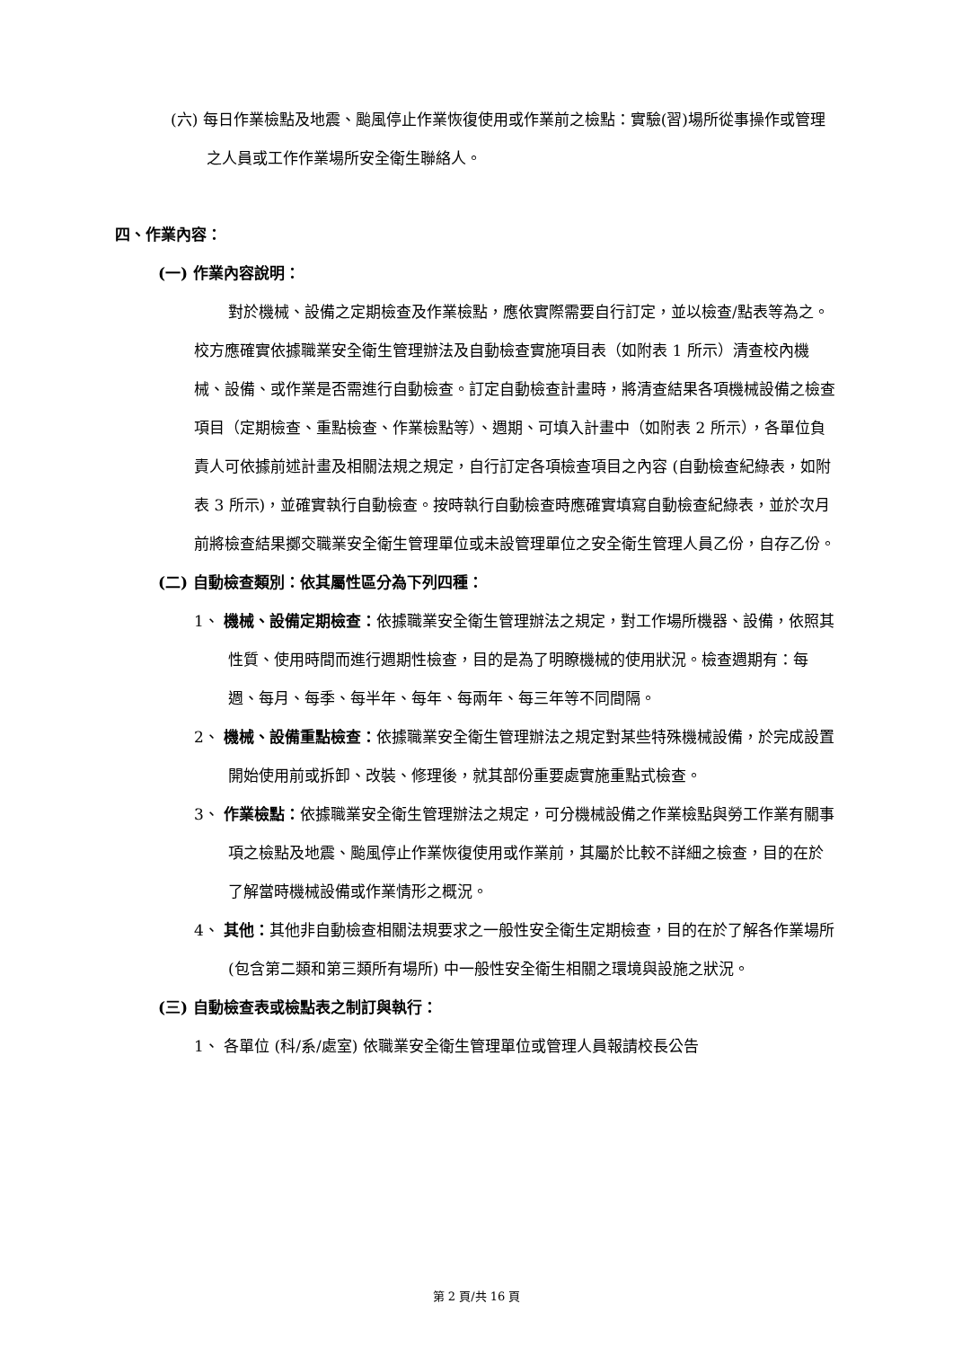(六) 每日作業檢點及地震、颱風停止作業恢復使用或作業前之檢點：實驗(習)場所從事操作或管理之人員或工作作業場所安全衛生聯絡人。
四、作業內容：
(一) 作業內容說明：
對於機械、設備之定期檢查及作業檢點，應依實際需要自行訂定，並以檢查/點表等為之。校方應確實依據職業安全衛生管理辦法及自動檢查實施項目表（如附表 1 所示）清查校內機械、設備、或作業是否需進行自動檢查。訂定自動檢查計畫時，將清查結果各項機械設備之檢查項目（定期檢查、重點檢查、作業檢點等）、週期、可填入計畫中（如附表 2 所示），各單位負責人可依據前述計畫及相關法規之規定，自行訂定各項檢查項目之內容 (自動檢查紀綠表，如附表 3 所示)，並確實執行自動檢查。按時執行自動檢查時應確實填寫自動檢查紀綠表，並於次月前將檢查結果擲交職業安全衛生管理單位或未設管理單位之安全衛生管理人員乙份，自存乙份。
(二) 自動檢查類別：依其屬性區分為下列四種：
1、 機械、設備定期檢查：依據職業安全衛生管理辦法之規定，對工作場所機器、設備，依照其性質、使用時間而進行週期性檢查，目的是為了明瞭機械的使用狀況。檢查週期有：每週、每月、每季、每半年、每年、每兩年、每三年等不同間隔。
2、 機械、設備重點檢查：依據職業安全衛生管理辦法之規定對某些特殊機械設備，於完成設置開始使用前或拆卸、改裝、修理後，就其部份重要處實施重點式檢查。
3、 作業檢點：依據職業安全衛生管理辦法之規定，可分機械設備之作業檢點與勞工作業有關事項之檢點及地震、颱風停止作業恢復使用或作業前，其屬於比較不詳細之檢查，目的在於了解當時機械設備或作業情形之概況。
4、 其他：其他非自動檢查相關法規要求之一般性安全衛生定期檢查，目的在於了解各作業場所 (包含第二類和第三類所有場所) 中一般性安全衛生相關之環境與設施之狀況。
(三) 自動檢查表或檢點表之制訂與執行：
1、 各單位 (科/系/處室) 依職業安全衛生管理單位或管理人員報請校長公告
第 2 頁/共 16 頁